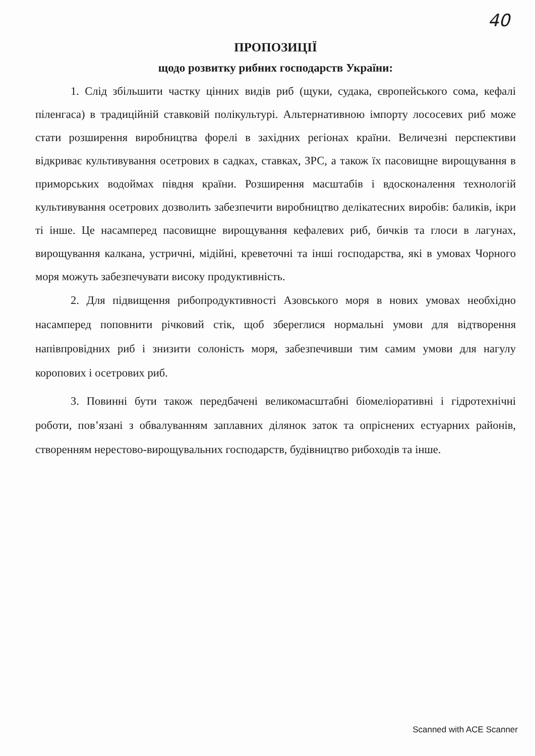40
ПРОПОЗИЦІЇ
щодо розвитку рибних господарств України:
1. Слід збільшити частку цінних видів риб (щуки, судака, європейського сома, кефалі піленгаса) в традиційній ставковій полікультурі. Альтернативною імпорту лососевих риб може стати розширення виробництва форелі в західних регіонах країни. Величезні перспективи відкриває культивування осетрових в садках, ставках, ЗРС, а також їх пасовищне вирощування в приморських водоймах півдня країни. Розширення масштабів і вдосконалення технологій культивування осетрових дозволить забезпечити виробництво делікатесних виробів: баликів, ікри ті інше. Це насамперед пасовищне вирощування кефалевих риб, бичків та глоси в лагунах, вирощування калкана, устричні, мідійні, креветочні та інші господарства, які в умовах Чорного моря можуть забезпечувати високу продуктивність.
2. Для підвищення рибопродуктивності Азовського моря в нових умовах необхідно насамперед поповнити річковий стік, щоб збереглися нормальні умови для відтворення напівпровідних риб і знизити солоність моря, забезпечивши тим самим умови для нагулу коропових і осетрових риб.
3. Повинні бути також передбачені великомасштабні біомеліоративні і гідротехнічні роботи, пов’язані з обвалуванням заплавних ділянок заток та опріснених естуарних районів, створенням нерестово-вирощувальних господарств, будівництво рибоходів та інше.
Scanned with ACE Scanner